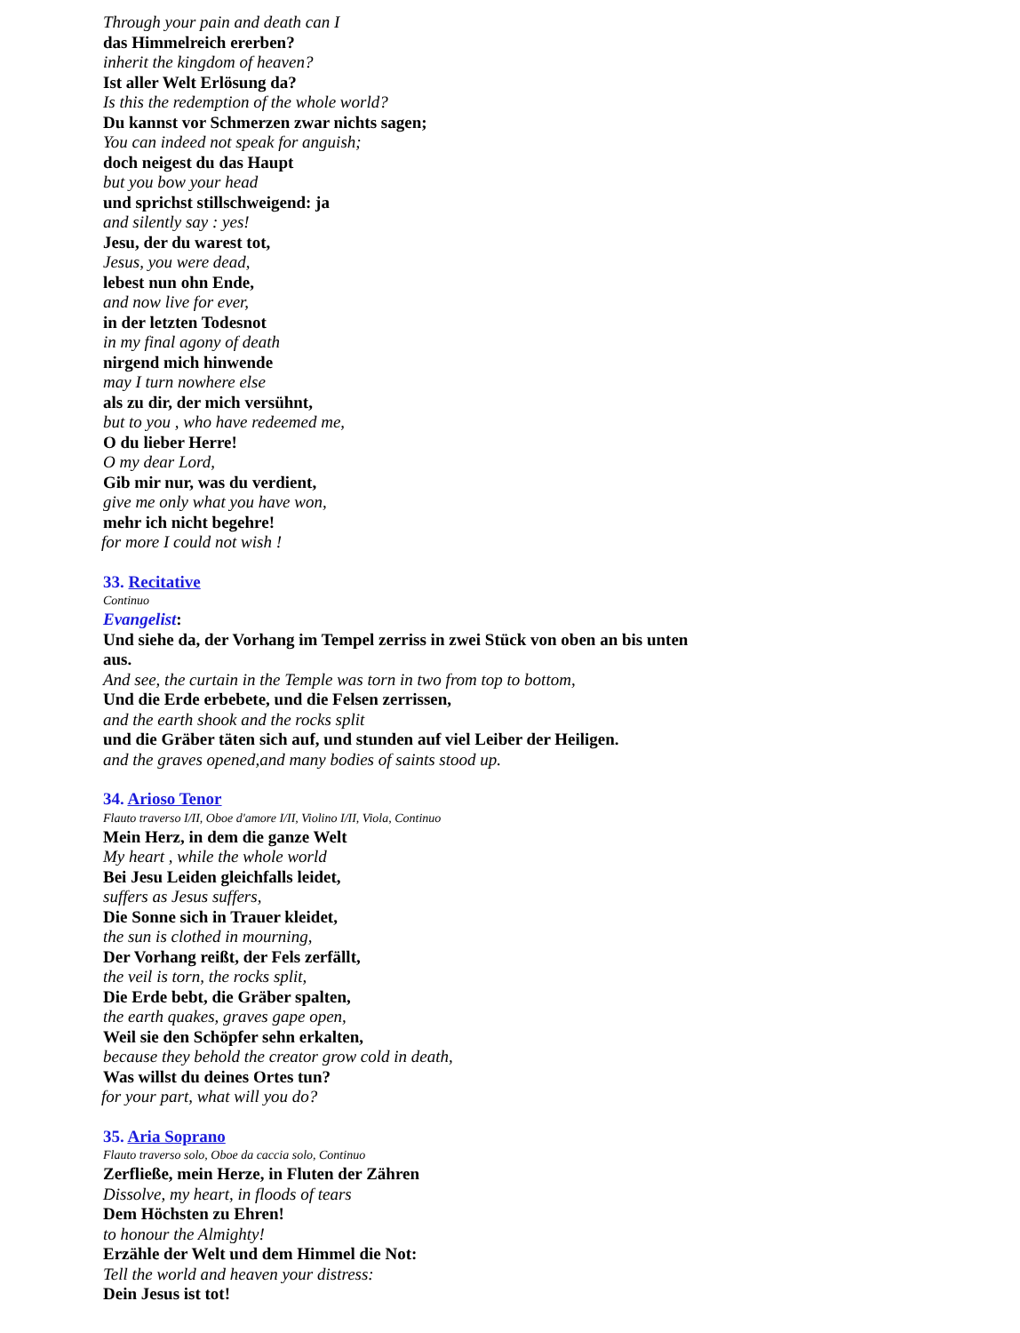Through your pain and death can I
das Himmelreich ererben?
inherit the kingdom of heaven?
Ist aller Welt Erlösung da?
Is this the redemption of the whole world?
Du kannst vor Schmerzen zwar nichts sagen;
You can indeed not speak for anguish;
doch neigest du das Haupt
but you bow your head
und sprichst stillschweigend: ja
and silently say : yes!
Jesu, der du warest tot,
Jesus, you were dead,
lebest nun ohn Ende,
and now live for ever,
in der letzten Todesnot
in my final agony of death
nirgend mich hinwende
may I turn nowhere else
als zu dir, der mich versühnt,
but to you , who have redeemed me,
O du lieber Herre!
O my dear Lord,
Gib mir nur, was du verdient,
give me only what you have won,
mehr ich nicht begehre!
for more I could not wish !
33. Recitative
Continuo
Evangelist:
Und siehe da, der Vorhang im Tempel zerriss in zwei Stück von oben an bis unten aus.
And see, the curtain in the Temple was torn in two from top to bottom,
Und die Erde erbebete, und die Felsen zerrissen,
and the earth shook and the rocks split
und die Gräber täten sich auf, und stunden auf viel Leiber der Heiligen.
and the graves opened,and many bodies of saints stood up.
34. Arioso Tenor
Flauto traverso I/II, Oboe d'amore I/II, Violino I/II, Viola, Continuo
Mein Herz, in dem die ganze Welt
My heart , while the whole world
Bei Jesu Leiden gleichfalls leidet,
suffers as Jesus suffers,
Die Sonne sich in Trauer kleidet,
the sun is clothed in mourning,
Der Vorhang reißt, der Fels zerfällt,
the veil is torn, the rocks split,
Die Erde bebt, die Gräber spalten,
the earth quakes, graves gape open,
Weil sie den Schöpfer sehn erkalten,
because they behold the creator grow cold in death,
Was willst du deines Ortes tun?
for your part, what will you do?
35. Aria Soprano
Flauto traverso solo, Oboe da caccia solo, Continuo
Zerfließe, mein Herze, in Fluten der Zähren
Dissolve, my heart, in floods of tears
Dem Höchsten zu Ehren!
to honour the Almighty!
Erzähle der Welt und dem Himmel die Not:
Tell the world and heaven your distress:
Dein Jesus ist tot!